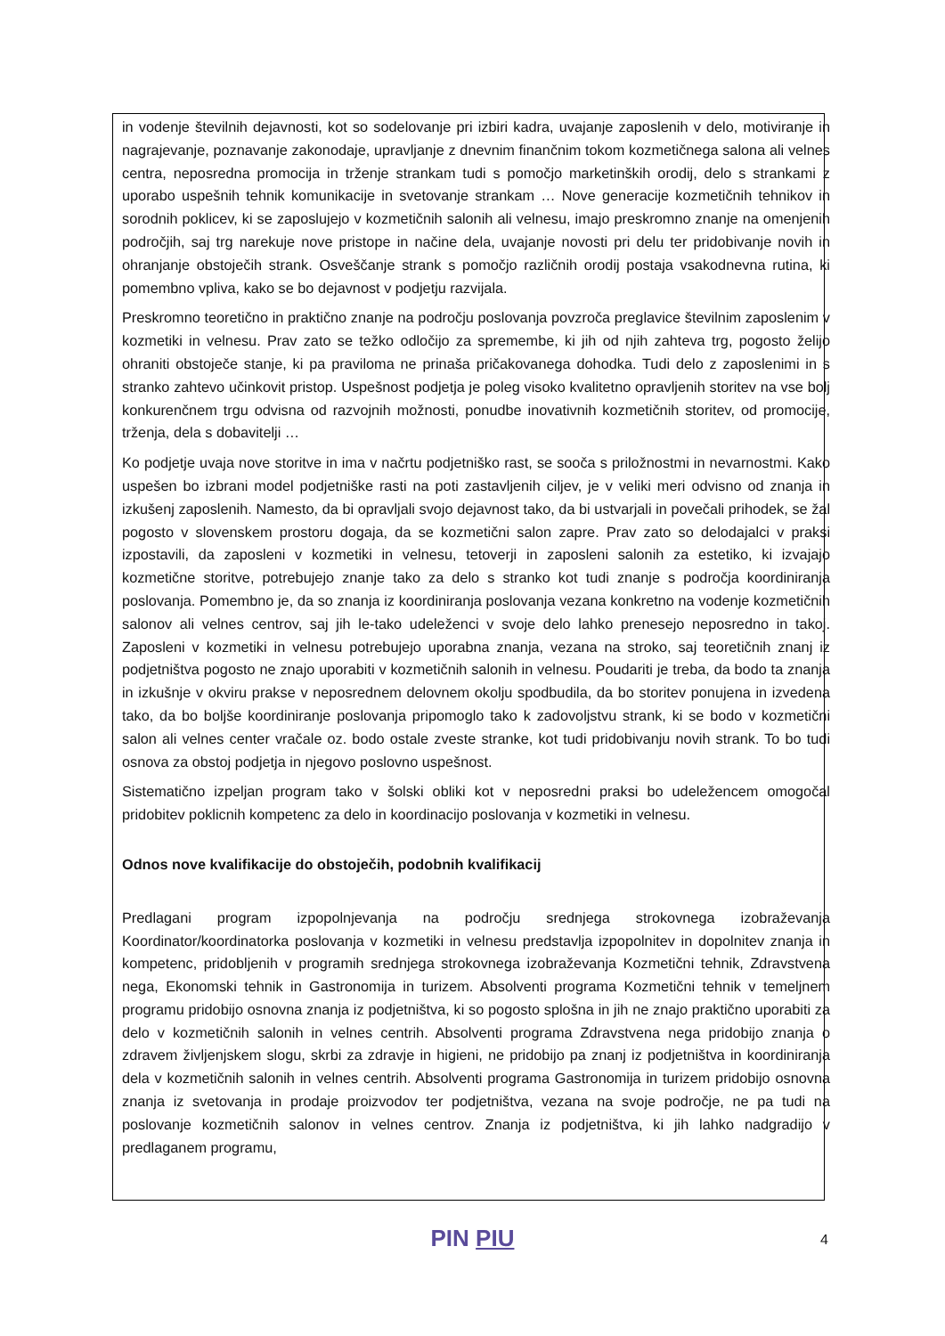in vodenje številnih dejavnosti, kot so sodelovanje pri izbiri kadra, uvajanje zaposlenih v delo, motiviranje in nagrajevanje, poznavanje zakonodaje, upravljanje z dnevnim finančnim tokom kozmetičnega salona ali velnes centra, neposredna promocija in trženje strankam tudi s pomočjo marketinških orodij, delo s strankami z uporabo uspešnih tehnik komunikacije in svetovanje strankam … Nove generacije kozmetičnih tehnikov in sorodnih poklicev, ki se zaposlujejo v kozmetičnih salonih ali velnesu, imajo preskromno znanje na omenjenih področjih, saj trg narekuje nove pristope in načine dela, uvajanje novosti pri delu ter pridobivanje novih in ohranjanje obstoječih strank. Osveščanje strank s pomočjo različnih orodij postaja vsakodnevna rutina, ki pomembno vpliva, kako se bo dejavnost v podjetju razvijala.
Preskromno teoretično in praktično znanje na področju poslovanja povzroča preglavice številnim zaposlenim v kozmetiki in velnesu. Prav zato se težko odločijo za spremembe, ki jih od njih zahteva trg, pogosto želijo ohraniti obstoječe stanje, ki pa praviloma ne prinaša pričakovanega dohodka. Tudi delo z zaposlenimi in s stranko zahtevo učinkovit pristop. Uspešnost podjetja je poleg visoko kvalitetno opravljenih storitev na vse bolj konkurenčnem trgu odvisna od razvojnih možnosti, ponudbe inovativnih kozmetičnih storitev, od promocije, trženja, dela s dobavitelji …
Ko podjetje uvaja nove storitve in ima v načrtu podjetniško rast, se sooča s priložnostmi in nevarnostmi. Kako uspešen bo izbrani model podjetniške rasti na poti zastavljenih ciljev, je v veliki meri odvisno od znanja in izkušenj zaposlenih. Namesto, da bi opravljali svojo dejavnost tako, da bi ustvarjali in povečali prihodek, se žal pogosto v slovenskem prostoru dogaja, da se kozmetični salon zapre. Prav zato so delodajalci v praksi izpostavili, da zaposleni v kozmetiki in velnesu, tetoverji in zaposleni salonih za estetiko, ki izvajajo kozmetične storitve, potrebujejo znanje tako za delo s stranko kot tudi znanje s področja koordiniranja poslovanja. Pomembno je, da so znanja iz koordiniranja poslovanja vezana konkretno na vodenje kozmetičnih salonov ali velnes centrov, saj jih le-tako udeleženci v svoje delo lahko prenesejo neposredno in takoj. Zaposleni v kozmetiki in velnesu potrebujejo uporabna znanja, vezana na stroko, saj teoretičnih znanj iz podjetništva pogosto ne znajo uporabiti v kozmetičnih salonih in velnesu. Poudariti je treba, da bodo ta znanja in izkušnje v okviru prakse v neposrednem delovnem okolju spodbudila, da bo storitev ponujena in izvedena tako, da bo boljše koordiniranje poslovanja pripomoglo tako k zadovoljstvu strank, ki se bodo v kozmetični salon ali velnes center vračale oz. bodo ostale zveste stranke, kot tudi pridobivanju novih strank. To bo tudi osnova za obstoj podjetja in njegovo poslovno uspešnost.
Sistematično izpeljan program tako v šolski obliki kot v neposredni praksi bo udeležencem omogočal pridobitev poklicnih kompetenc za delo in koordinacijo poslovanja v kozmetiki in velnesu.
Odnos nove kvalifikacije do obstoječih, podobnih kvalifikacij
Predlagani program izpopolnjevanja na področju srednjega strokovnega izobraževanja Koordinator/koordinatorka poslovanja v kozmetiki in velnesu predstavlja izpopolnitev in dopolnitev znanja in kompetenc, pridobljenih v programih srednjega strokovnega izobraževanja Kozmetični tehnik, Zdravstvena nega, Ekonomski tehnik in Gastronomija in turizem. Absolventi programa Kozmetični tehnik v temeljnem programu pridobijo osnovna znanja iz podjetništva, ki so pogosto splošna in jih ne znajo praktično uporabiti za delo v kozmetičnih salonih in velnes centrih. Absolventi programa Zdravstvena nega pridobijo znanja o zdravem življenjskem slogu, skrbi za zdravje in higieni, ne pridobijo pa znanj iz podjetništva in koordiniranja dela v kozmetičnih salonih in velnes centrih. Absolventi programa Gastronomija in turizem pridobijo osnovna znanja iz svetovanja in prodaje proizvodov ter podjetništva, vezana na svoje področje, ne pa tudi na poslovanje kozmetičnih salonov in velnes centrov. Znanja iz podjetništva, ki jih lahko nadgradijo v predlaganem programu,
PIN PIU
4